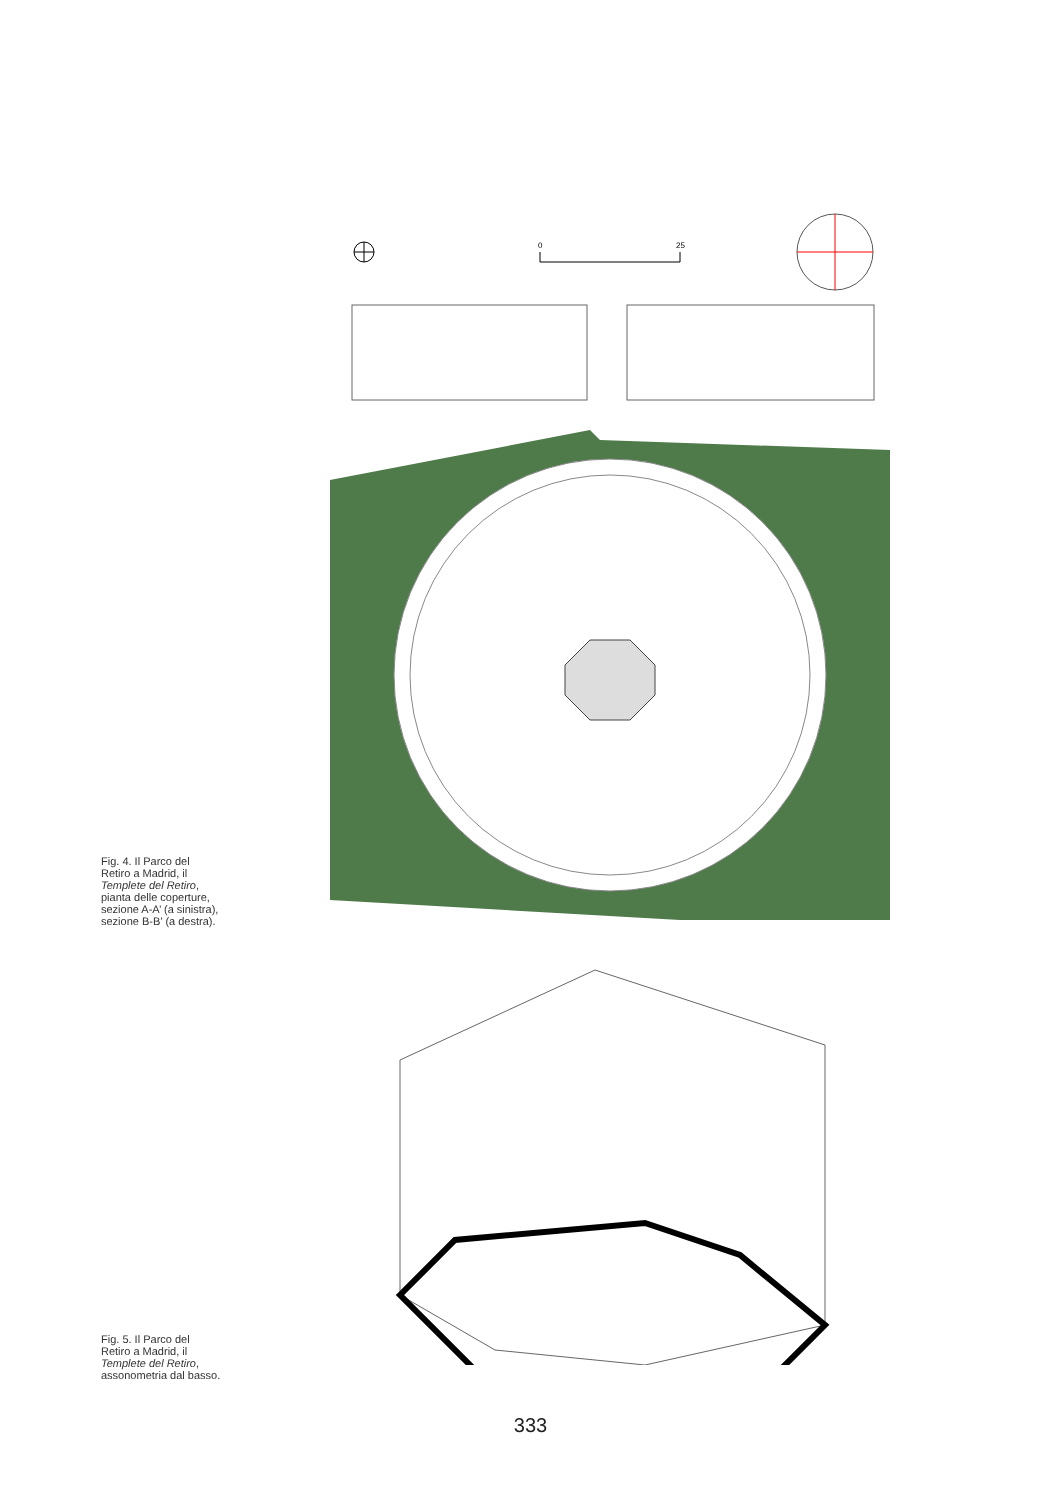0
25
Fig. 4. Il Parco del Retiro a Madrid, il Templete del Retiro, pianta delle coperture, sezione A-A’ (a sinistra), sezione B-B’ (a destra).
Fig. 5. Il Parco del Retiro a Madrid, il Templete del Retiro, assonometria dal basso.
333